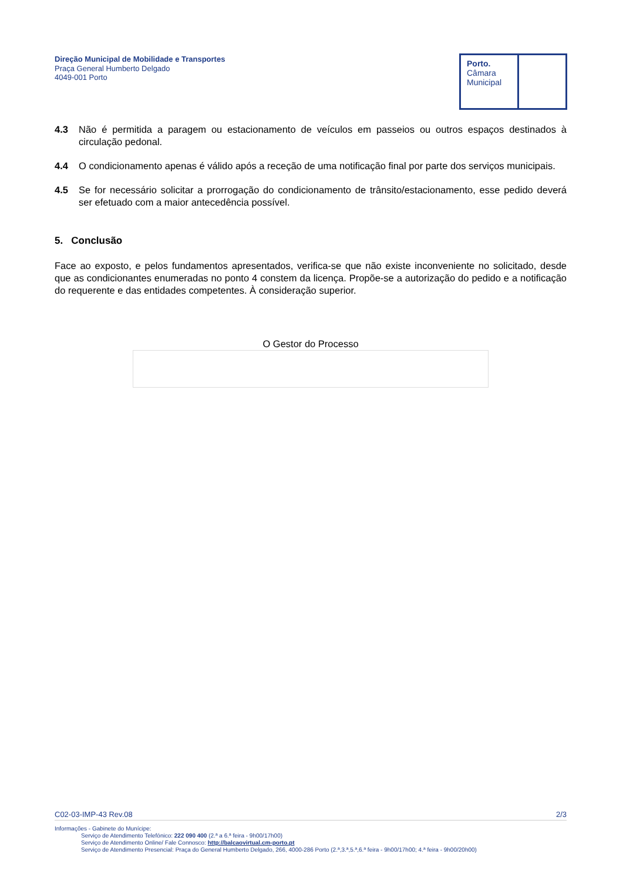Direção Municipal de Mobilidade e Transportes
Praça General Humberto Delgado
4049-001 Porto
Porto.
Câmara
Municipal
4.3 Não é permitida a paragem ou estacionamento de veículos em passeios ou outros espaços destinados à circulação pedonal.
4.4 O condicionamento apenas é válido após a receção de uma notificação final por parte dos serviços municipais.
4.5 Se for necessário solicitar a prorrogação do condicionamento de trânsito/estacionamento, esse pedido deverá ser efetuado com a maior antecedência possível.
5. Conclusão
Face ao exposto, e pelos fundamentos apresentados, verifica-se que não existe inconveniente no solicitado, desde que as condicionantes enumeradas no ponto 4 constem da licença. Propõe-se a autorização do pedido e a notificação do requerente e das entidades competentes. À consideração superior.
O Gestor do Processo
C02-03-IMP-43 Rev.08 2/3
Informações - Gabinete do Munícipe:
Serviço de Atendimento Telefónico: 222 090 400 (2.ª a 6.ª feira - 9h00/17h00)
Serviço de Atendimento Online/ Fale Connosco: http://balcaovirtual.cm-porto.pt
Serviço de Atendimento Presencial: Praça do General Humberto Delgado, 266, 4000-286 Porto (2.ª,3.ª,5.ª,6.ª feira - 9h00/17h00; 4.ª feira - 9h00/20h00)